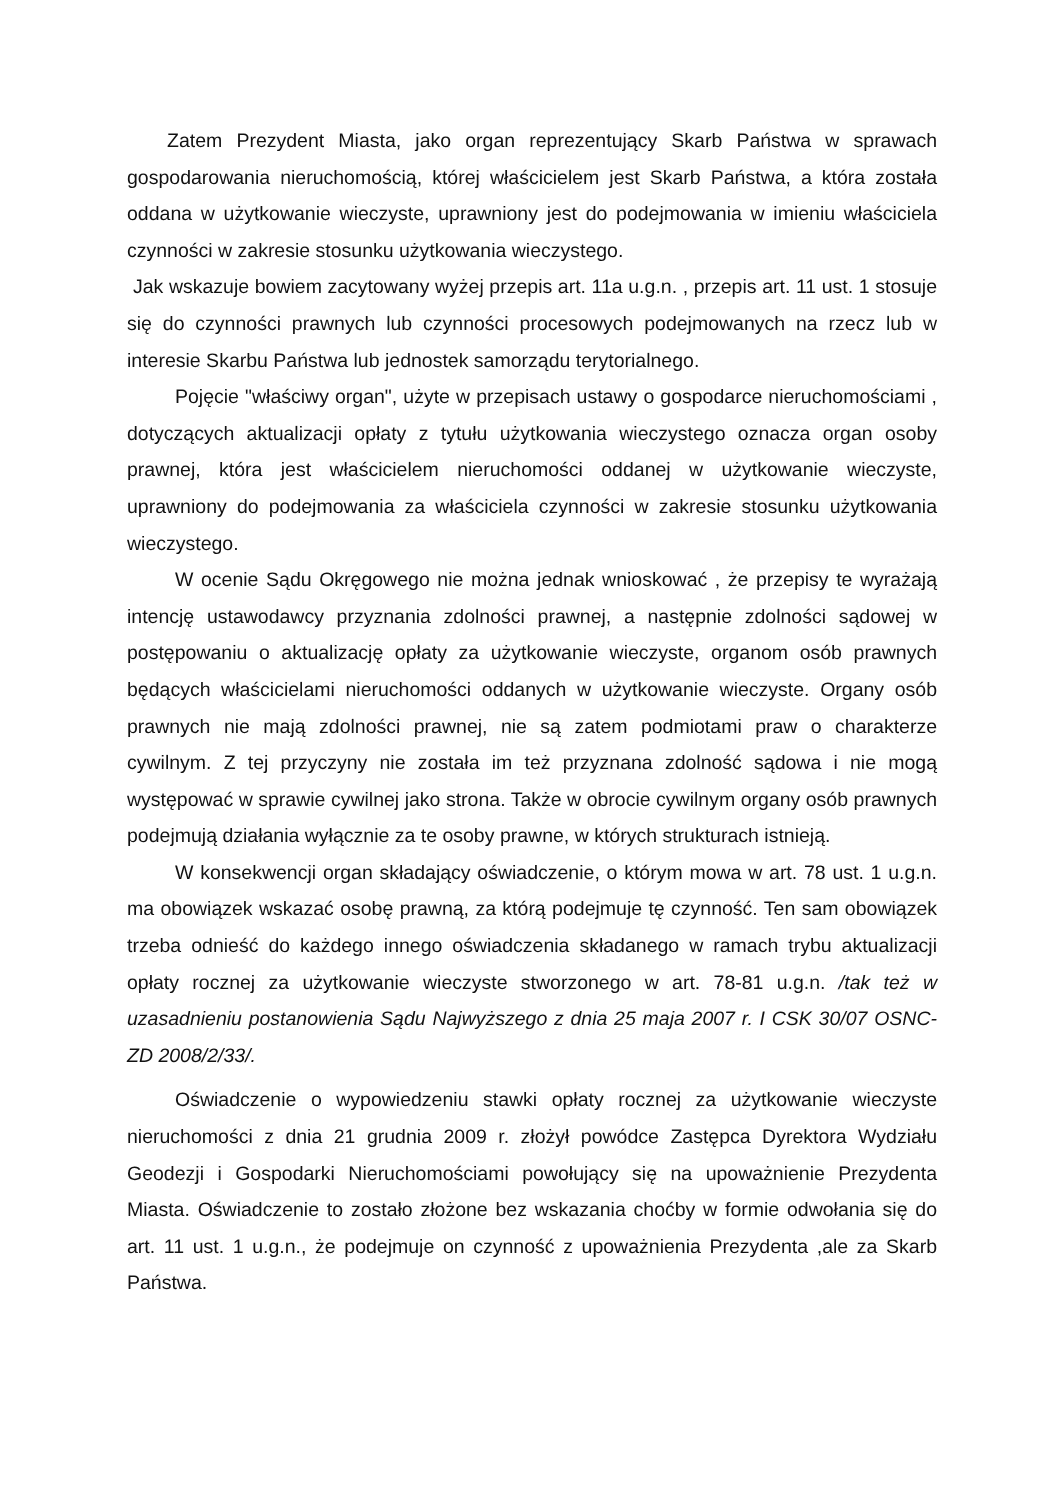Zatem Prezydent Miasta, jako organ reprezentujący Skarb Państwa w sprawach gospodarowania nieruchomością, której właścicielem jest Skarb Państwa, a która została oddana w użytkowanie wieczyste, uprawniony jest do podejmowania w imieniu właściciela czynności w zakresie stosunku użytkowania wieczystego.
Jak wskazuje bowiem zacytowany wyżej przepis art. 11a u.g.n. , przepis art. 11 ust. 1 stosuje się do czynności prawnych lub czynności procesowych podejmowanych na rzecz lub w interesie Skarbu Państwa lub jednostek samorządu terytorialnego.
Pojęcie "właściwy organ", użyte w przepisach ustawy o gospodarce nieruchomościami , dotyczących aktualizacji opłaty z tytułu użytkowania wieczystego oznacza organ osoby prawnej, która jest właścicielem nieruchomości oddanej w użytkowanie wieczyste, uprawniony do podejmowania za właściciela czynności w zakresie stosunku użytkowania wieczystego.
W ocenie Sądu Okręgowego nie można jednak wnioskować , że przepisy te wyrażają intencję ustawodawcy przyznania zdolności prawnej, a następnie zdolności sądowej w postępowaniu o aktualizację opłaty za użytkowanie wieczyste, organom osób prawnych będących właścicielami nieruchomości oddanych w użytkowanie wieczyste. Organy osób prawnych nie mają zdolności prawnej, nie są zatem podmiotami praw o charakterze cywilnym. Z tej przyczyny nie została im też przyznana zdolność sądowa i nie mogą występować w sprawie cywilnej jako strona. Także w obrocie cywilnym organy osób prawnych podejmują działania wyłącznie za te osoby prawne, w których strukturach istnieją.
W konsekwencji organ składający oświadczenie, o którym mowa w art. 78 ust. 1 u.g.n. ma obowiązek wskazać osobę prawną, za którą podejmuje tę czynność. Ten sam obowiązek trzeba odnieść do każdego innego oświadczenia składanego w ramach trybu aktualizacji opłaty rocznej za użytkowanie wieczyste stworzonego w art. 78-81 u.g.n. /tak też w uzasadnieniu postanowienia Sądu Najwyższego z dnia 25 maja 2007 r. I CSK 30/07 OSNC-ZD 2008/2/33/.
Oświadczenie o wypowiedzeniu stawki opłaty rocznej za użytkowanie wieczyste nieruchomości z dnia 21 grudnia 2009 r. złożył powódce Zastępca Dyrektora Wydziału Geodezji i Gospodarki Nieruchomościami powołujący się na upoważnienie Prezydenta Miasta. Oświadczenie to zostało złożone bez wskazania choćby w formie odwołania się do art. 11 ust. 1 u.g.n., że podejmuje on czynność z upoważnienia Prezydenta ,ale za Skarb Państwa.